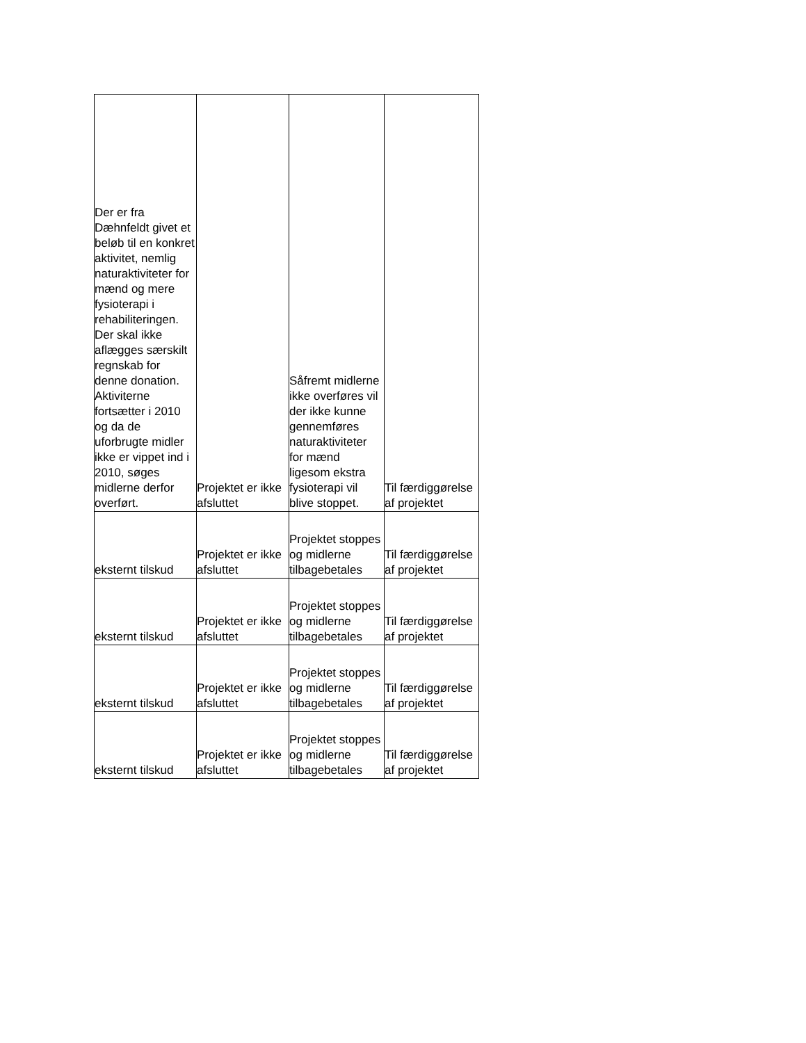| Der er fra Dæhnfeldt givet et beløb til en konkret aktivitet, nemlig naturaktiviteter for mænd og mere fysioterapi i rehabiliteringen. Der skal ikke aflægges særskilt regnskab for denne donation. Aktiviterne fortsætter i 2010 og da de uforbrugte midler ikke er vippet ind i 2010, søges midlerne derfor overført. | Projektet er ikke afsluttet | Såfremt midlerne ikke overføres vil der ikke kunne gennemføres naturaktiviteter for mænd ligesom ekstra fysioterapi vil blive stoppet. | Til færdiggørelse af projektet |
| eksternt tilskud | Projektet er ikke afsluttet | Projektet stoppes og midlerne tilbagebetales | Til færdiggørelse af projektet |
| eksternt tilskud | Projektet er ikke afsluttet | Projektet stoppes og midlerne tilbagebetales | Til færdiggørelse af projektet |
| eksternt tilskud | Projektet er ikke afsluttet | Projektet stoppes og midlerne tilbagebetales | Til færdiggørelse af projektet |
| eksternt tilskud | Projektet er ikke afsluttet | Projektet stoppes og midlerne tilbagebetales | Til færdiggørelse af projektet |